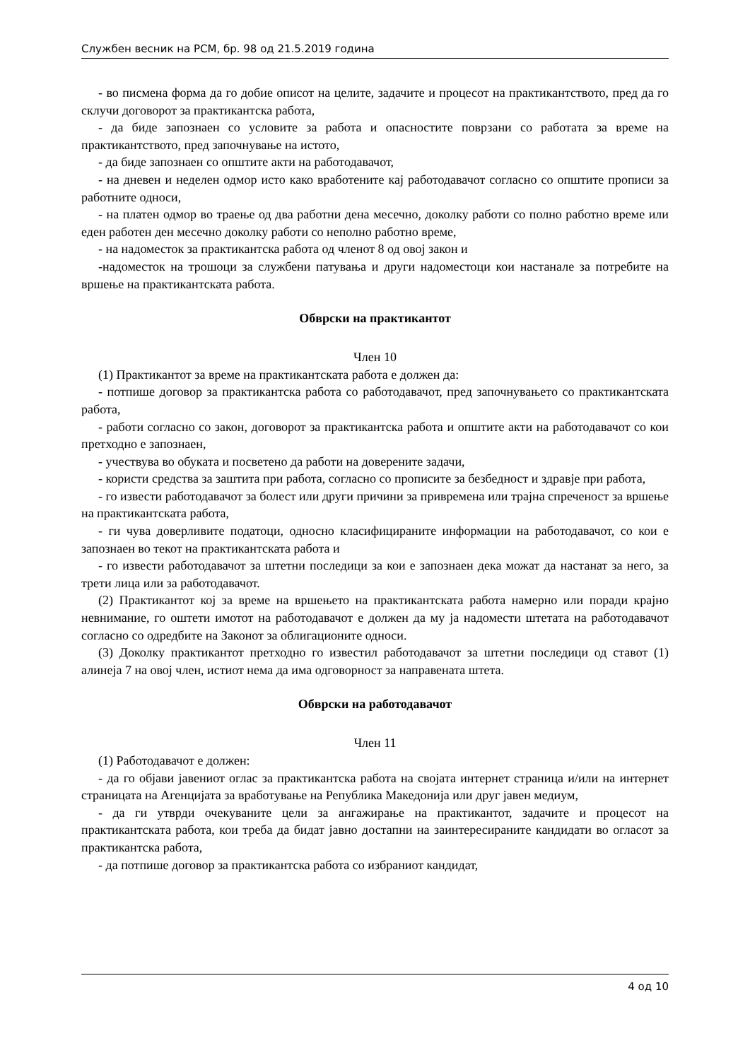Службен весник на РСМ, бр. 98 од 21.5.2019 година
- во писмена форма да го добие описот на целите, задачите и процесот на практикантството, пред да го склучи договорот за практикантска работа,
- да биде запознаен со условите за работа и опасностите поврзани со работата за време на практикантството, пред започнување на истото,
- да биде запознаен со општите акти на работодавачот,
- на дневен и неделен одмор исто како вработените кај работодавачот согласно со општите прописи за работните односи,
- на платен одмор во траење од два работни дена месечно, доколку работи со полно работно време или еден работен ден месечно доколку работи со неполно работно време,
- на надоместок за практикантска работа од членот 8 од овој закон и
-надоместок на трошоци за службени патувања и други надоместоци кои настанале за потребите на вршење на практикантската работа.
Обврски на практикантот
Член 10
(1) Практикантот за време на практикантската работа е должен да:
- потпише договор за практикантска работа со работодавачот, пред започнувањето со практикантската работа,
- работи согласно со закон, договорот за практикантска работа и општите акти на работодавачот со кои претходно е запознаен,
- учествува во обуката и посветено да работи на доверените задачи,
- користи средства за заштита при работа, согласно со прописите за безбедност и здравје при работа,
- го извести работодавачот за болест или други причини за привремена или трајна спреченост за вршење на практикантската работа,
- ги чува доверливите податоци, односно класифицираните информации на работодавачот, со кои е запознаен во текот на практикантската работа и
- го извести работодавачот за штетни последици за кои е запознаен дека можат да настанат за него, за трети лица или за работодавачот.
(2) Практикантот кој за време на вршењето на практикантската работа намерно или поради крајно невнимание, го оштети имотот на работодавачот е должен да му ја надомести штетата на работодавачот согласно со одредбите на Законот за облигационите односи.
(3) Доколку практикантот претходно го известил работодавачот за штетни последици од ставот (1) алинеја 7 на овој член, истиот нема да има одговорност за направената штета.
Обврски на работодавачот
Член 11
(1) Работодавачот е должен:
- да го објави јавениот оглас за практикантска работа на својата интернет страница и/или на интернет страницата на Агенцијата за вработување на Република Македонија или друг јавен медиум,
- да ги утврди очекуваните цели за ангажирање на практикантот, задачите и процесот на практикантската работа, кои треба да бидат јавно достапни на заинтересираните кандидати во огласот за практикантска работа,
- да потпише договор за практикантска работа со избраниот кандидат,
4 од 10